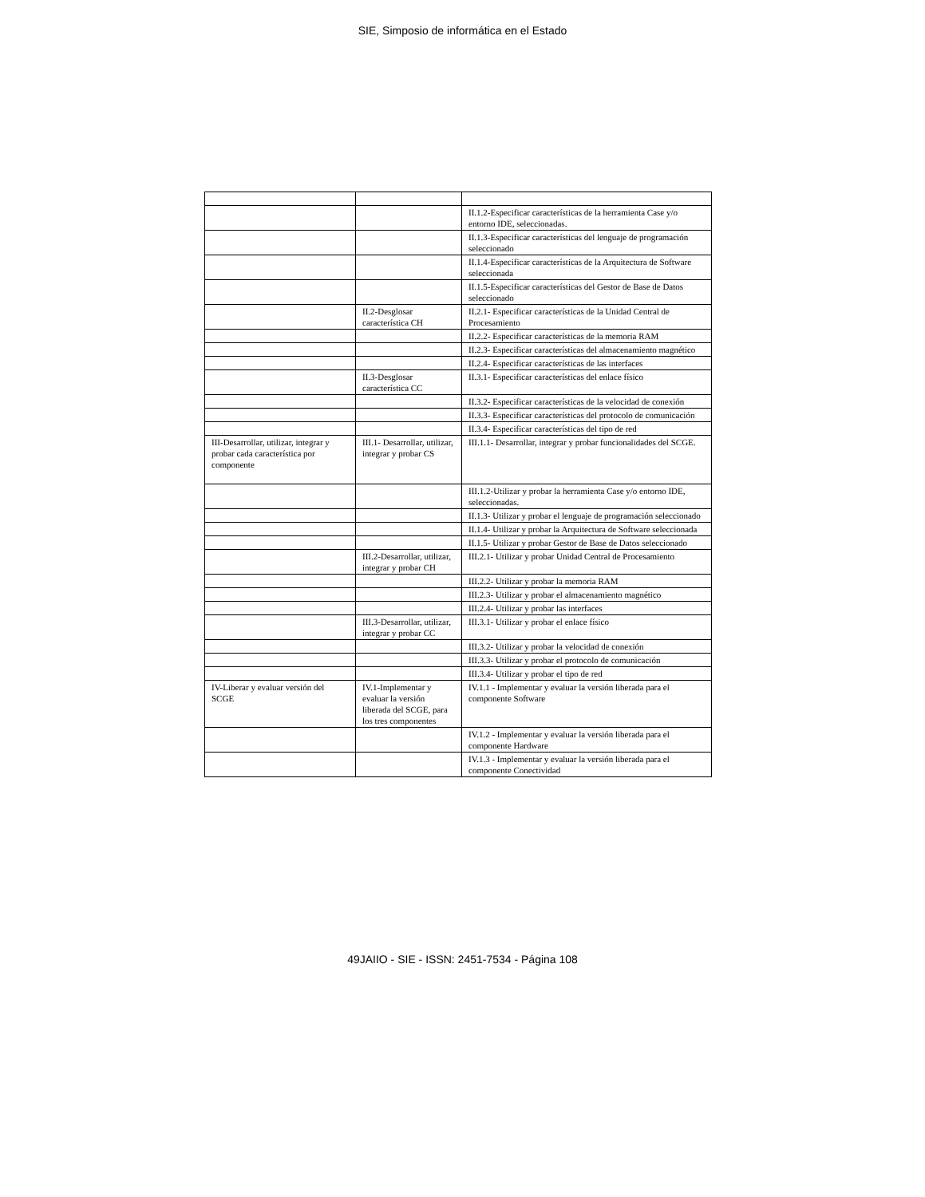SIE, Simposio de informática en el Estado
| | | II.1.2-Especificar características de la herramienta Case y/o entorno IDE, seleccionadas. |
| | | II.1.3-Especificar características del lenguaje de programación seleccionado |
| | | II.1.4-Especificar características de la Arquitectura de Software seleccionada |
| | | II.1.5-Especificar características del Gestor de Base de Datos seleccionado |
| | II.2-Desglosar característica CH | II.2.1- Especificar características de la Unidad Central de Procesamiento |
| | | II.2.2- Especificar características de la memoria RAM |
| | | II.2.3- Especificar características del almacenamiento magnético |
| | | II.2.4- Especificar características de las interfaces |
| | II.3-Desglosar característica CC | II.3.1- Especificar características del enlace físico |
| | | II.3.2- Especificar características de la velocidad de conexión |
| | | II.3.3- Especificar características del protocolo de comunicación |
| | | II.3.4- Especificar características del tipo de red |
| III-Desarrollar, utilizar, integrar y probar cada característica por componente | III.1- Desarrollar, utilizar, integrar y probar CS | III.1.1- Desarrollar, integrar y probar funcionalidades del SCGE. |
| | | III.1.2-Utilizar y probar la herramienta Case y/o entorno IDE, seleccionadas. |
| | | II.1.3- Utilizar y probar el lenguaje de programación seleccionado |
| | | II.1.4- Utilizar y probar la Arquitectura de Software seleccionada |
| | | II.1.5- Utilizar y probar Gestor de Base de Datos seleccionado |
| | III.2-Desarrollar, utilizar, integrar y probar CH | III.2.1- Utilizar y probar Unidad Central de Procesamiento |
| | | III.2.2- Utilizar y probar la memoria RAM |
| | | III.2.3- Utilizar y probar el almacenamiento magnético |
| | | III.2.4- Utilizar y probar las interfaces |
| | III.3-Desarrollar, utilizar, integrar y probar CC | III.3.1- Utilizar y probar el enlace físico |
| | | III.3.2- Utilizar y probar la velocidad de conexión |
| | | III.3.3- Utilizar y probar el protocolo de comunicación |
| | | III.3.4- Utilizar y probar el tipo de red |
| IV-Liberar y evaluar versión del SCGE | IV.1-Implementar y evaluar la versión liberada del SCGE, para los tres componentes | IV.1.1 - Implementar y evaluar la versión liberada para el componente Software |
| | | IV.1.2 - Implementar y evaluar la versión liberada para el componente Hardware |
| | | IV.1.3 - Implementar y evaluar la versión liberada para el componente Conectividad |
49JAIIO - SIE - ISSN: 2451-7534 - Página 108